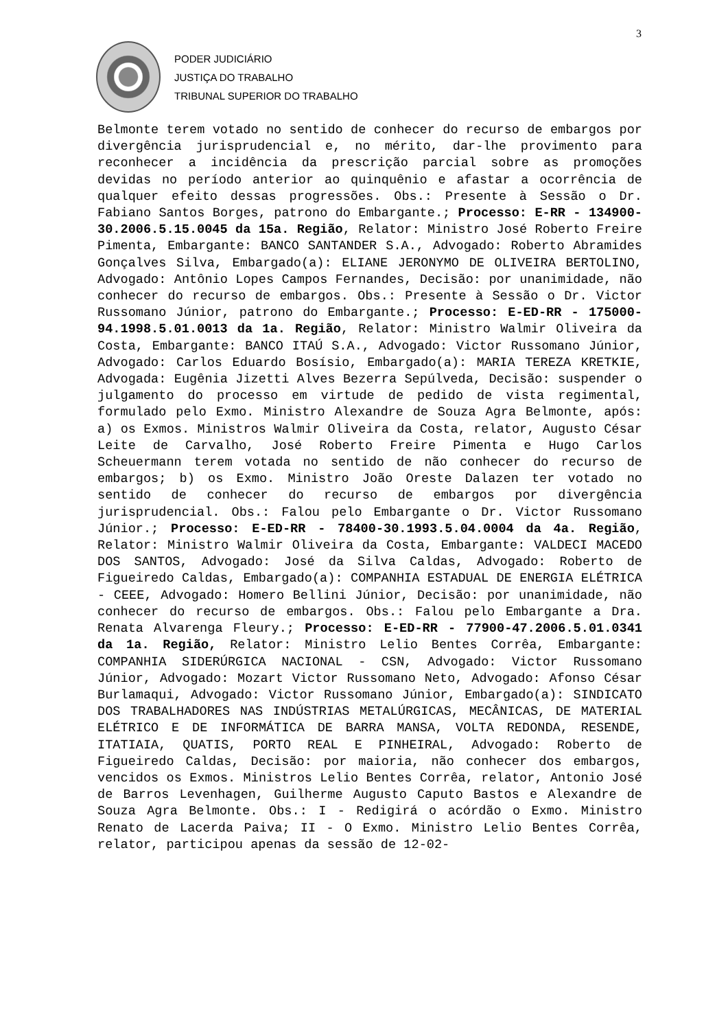3
PODER JUDICIÁRIO
JUSTIÇA DO TRABALHO
TRIBUNAL SUPERIOR DO TRABALHO
Belmonte terem votado no sentido de conhecer do recurso de embargos por divergência jurisprudencial e, no mérito, dar-lhe provimento para reconhecer a incidência da prescrição parcial sobre as promoções devidas no período anterior ao quinquênio e afastar a ocorrência de qualquer efeito dessas progressões. Obs.: Presente à Sessão o Dr. Fabiano Santos Borges, patrono do Embargante.; Processo: E-RR - 134900-30.2006.5.15.0045 da 15a. Região, Relator: Ministro José Roberto Freire Pimenta, Embargante: BANCO SANTANDER S.A., Advogado: Roberto Abramides Gonçalves Silva, Embargado(a): ELIANE JERONYMO DE OLIVEIRA BERTOLINO, Advogado: Antônio Lopes Campos Fernandes, Decisão: por unanimidade, não conhecer do recurso de embargos. Obs.: Presente à Sessão o Dr. Victor Russomano Júnior, patrono do Embargante.; Processo: E-ED-RR - 175000-94.1998.5.01.0013 da 1a. Região, Relator: Ministro Walmir Oliveira da Costa, Embargante: BANCO ITAÚ S.A., Advogado: Victor Russomano Júnior, Advogado: Carlos Eduardo Bosísio, Embargado(a): MARIA TEREZA KRETKIE, Advogada: Eugênia Jizetti Alves Bezerra Sepúlveda, Decisão: suspender o julgamento do processo em virtude de pedido de vista regimental, formulado pelo Exmo. Ministro Alexandre de Souza Agra Belmonte, após: a) os Exmos. Ministros Walmir Oliveira da Costa, relator, Augusto César Leite de Carvalho, José Roberto Freire Pimenta e Hugo Carlos Scheuermann terem votada no sentido de não conhecer do recurso de embargos; b) os Exmo. Ministro João Oreste Dalazen ter votado no sentido de conhecer do recurso de embargos por divergência jurisprudencial. Obs.: Falou pelo Embargante o Dr. Victor Russomano Júnior.; Processo: E-ED-RR - 78400-30.1993.5.04.0004 da 4a. Região, Relator: Ministro Walmir Oliveira da Costa, Embargante: VALDECI MACEDO DOS SANTOS, Advogado: José da Silva Caldas, Advogado: Roberto de Figueiredo Caldas, Embargado(a): COMPANHIA ESTADUAL DE ENERGIA ELÉTRICA - CEEE, Advogado: Homero Bellini Júnior, Decisão: por unanimidade, não conhecer do recurso de embargos. Obs.: Falou pelo Embargante a Dra. Renata Alvarenga Fleury.; Processo: E-ED-RR - 77900-47.2006.5.01.0341 da 1a. Região, Relator: Ministro Lelio Bentes Corrêa, Embargante: COMPANHIA SIDERÚRGICA NACIONAL - CSN, Advogado: Victor Russomano Júnior, Advogado: Mozart Victor Russomano Neto, Advogado: Afonso César Burlamaqui, Advogado: Victor Russomano Júnior, Embargado(a): SINDICATO DOS TRABALHADORES NAS INDÚSTRIAS METALÚRGICAS, MECÂNICAS, DE MATERIAL ELÉTRICO E DE INFORMÁTICA DE BARRA MANSA, VOLTA REDONDA, RESENDE, ITATIAIA, QUATIS, PORTO REAL E PINHEIRAL, Advogado: Roberto de Figueiredo Caldas, Decisão: por maioria, não conhecer dos embargos, vencidos os Exmos. Ministros Lelio Bentes Corrêa, relator, Antonio José de Barros Levenhagen, Guilherme Augusto Caputo Bastos e Alexandre de Souza Agra Belmonte. Obs.: I - Redigirá o acórdão o Exmo. Ministro Renato de Lacerda Paiva; II - O Exmo. Ministro Lelio Bentes Corrêa, relator, participou apenas da sessão de 12-02-